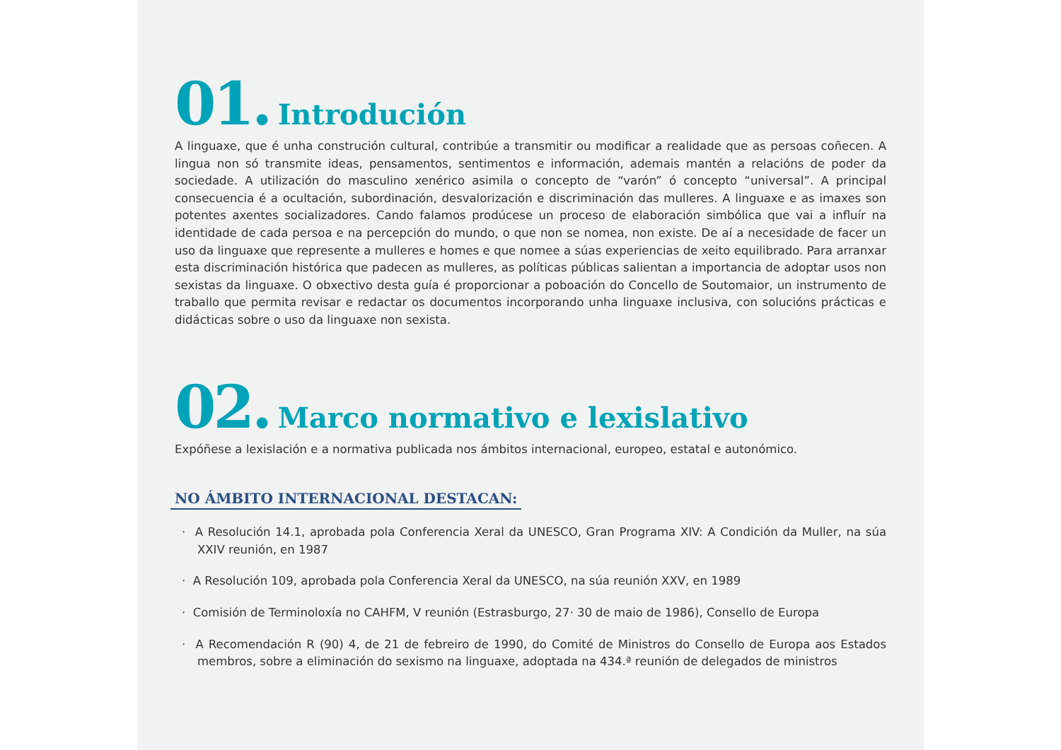01. Introdución
A linguaxe, que é unha construción cultural, contribúe a transmitir ou modificar a realidade que as persoas coñecen. A lingua non só transmite ideas, pensamentos, sentimentos e información, ademais mantén a relacións de poder da sociedade. A utilización do masculino xenérico asimila o concepto de “varón” ó concepto “universal”. A principal consecuencia é a ocultación, subordinación, desvalorización e discriminación das mulleres. A linguaxe e as imaxes son potentes axentes socializadores. Cando falamos prodúcese un proceso de elaboración simbólica que vai a influír na identidade de cada persoa e na percepción do mundo, o que non se nomea, non existe. De aí a necesidade de facer un uso da linguaxe que represente a mulleres e homes e que nomee a súas experiencias de xeito equilibrado. Para arranxar esta discriminación histórica que padecen as mulleres, as políticas públicas salientan a importancia de adoptar usos non sexistas da linguaxe. O obxectivo desta guía é proporcionar a poboación do Concello de Soutomaior, un instrumento de traballo que permita revisar e redactar os documentos incorporando unha linguaxe inclusiva, con solucións prácticas e didácticas sobre o uso da linguaxe non sexista.
02. Marco normativo e lexislativo
Expóñese a lexislación e a normativa publicada nos ámbitos internacional, europeo, estatal e autonómico.
NO ÁMBITO INTERNACIONAL DESTACAN:
· A Resolución 14.1, aprobada pola Conferencia Xeral da UNESCO, Gran Programa XIV: A Condición da Muller, na súa XXIV reunión, en 1987
· A Resolución 109, aprobada pola Conferencia Xeral da UNESCO, na súa reunión XXV, en 1989
· Comisión de Terminoloxía no CAHFM, V reunión (Estrasburgo, 27· 30 de maio de 1986), Consello de Europa
· A Recomendación R (90) 4, de 21 de febreiro de 1990, do Comité de Ministros do Consello de Europa aos Estados membros, sobre a eliminación do sexismo na linguaxe, adoptada na 434.ª reunión de delegados de ministros